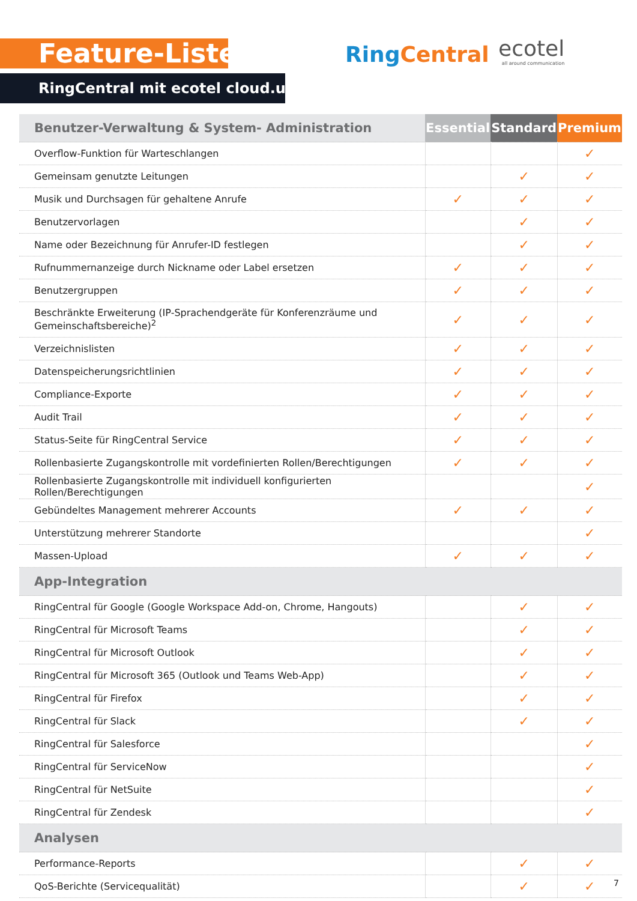Feature-Liste
RingCentral mit ecotel cloud.ucc
Ring Central ecotel
all around communication
| Benutzer-Verwaltung & System- Administration | Essential | Standard | Premium |
| --- | --- | --- | --- |
| Overflow-Funktion für Warteschlangen | | | ✓ |
| Gemeinsam genutzte Leitungen | | ✓ | ✓ |
| Musik und Durchsagen für gehaltene Anrufe | ✓ | ✓ | ✓ |
| Benutzervorlagen | | ✓ | ✓ |
| Name oder Bezeichnung für Anrufer-ID festlegen | | ✓ | ✓ |
| Rufnummernanzeige durch Nickname oder Label ersetzen | ✓ | ✓ | ✓ |
| Benutzergruppen | ✓ | ✓ | ✓ |
| Beschränkte Erweiterung (IP-Sprachendgeräte für Konferenzräume und Gemeinschaftsbereiche)<sup>2</sup> | ✓ | ✓ | ✓ |
| Verzeichnislisten | ✓ | ✓ | ✓ |
| Datenspeicherungsrichtlinien | ✓ | ✓ | ✓ |
| Compliance-Exporte | ✓ | ✓ | ✓ |
| Audit Trail | ✓ | ✓ | ✓ |
| Status-Seite für RingCentral Service | ✓ | ✓ | ✓ |
| Rollenbasierte Zugangskontrolle mit vordefinierten Rollen/Berechtigungen | ✓ | ✓ | ✓ |
| Rollenbasierte Zugangskontrolle mit individuell konfigurierten Rollen/Berechtigungen | | | ✓ |
| Gebündeltes Management mehrerer Accounts | ✓ | ✓ | ✓ |
| Unterstützung mehrerer Standorte | | | ✓ |
| Massen-Upload | ✓ | ✓ | ✓ |
| App-Integration | | | |
| RingCentral für Google (Google Workspace Add-on, Chrome, Hangouts) | | ✓ | ✓ |
| RingCentral für Microsoft Teams | | ✓ | ✓ |
| RingCentral für Microsoft Outlook | | ✓ | ✓ |
| RingCentral für Microsoft 365 (Outlook und Teams Web-App) | | ✓ | ✓ |
| RingCentral für Firefox | | ✓ | ✓ |
| RingCentral für Slack | | ✓ | ✓ |
| RingCentral für Salesforce | | | ✓ |
| RingCentral für ServiceNow | | | ✓ |
| RingCentral für NetSuite | | | ✓ |
| RingCentral für Zendesk | | | ✓ |
| Analysen | | | |
| Performance-Reports | | ✓ | ✓ |
| QoS-Berichte (Servicequalität) | | ✓ | ✓ |
7